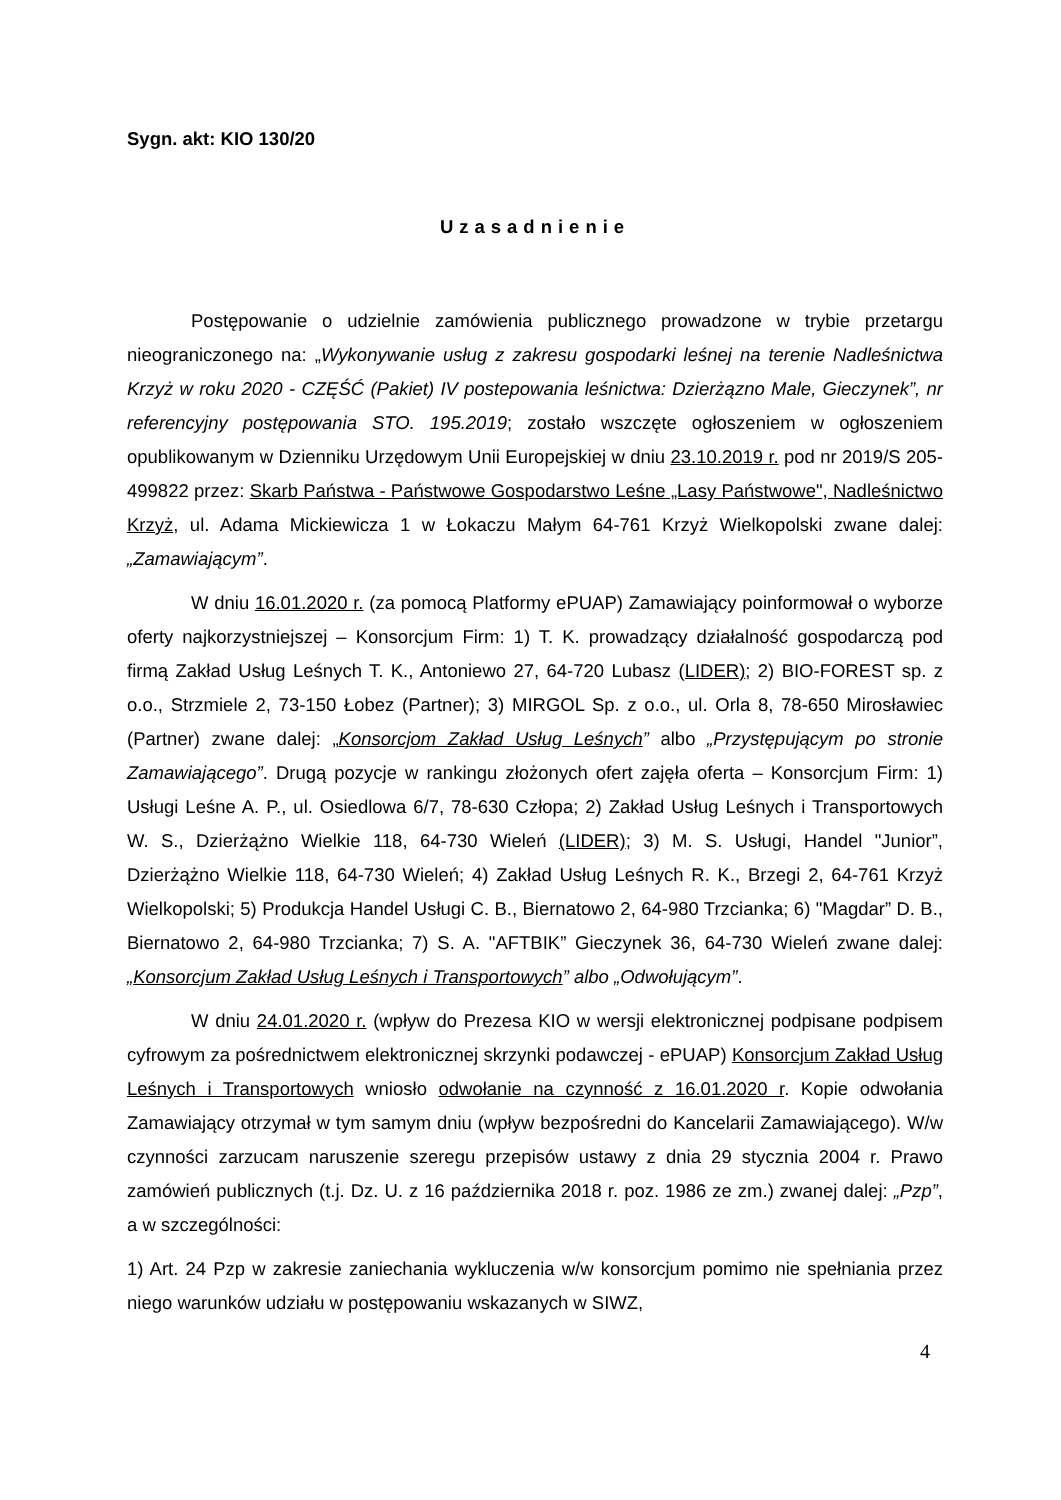Sygn. akt: KIO 130/20
Uzasadnienie
Postępowanie o udzielnie zamówienia publicznego prowadzone w trybie przetargu nieograniczonego na: „Wykonywanie usług z zakresu gospodarki leśnej na terenie Nadleśnictwa Krzyż w roku 2020 - CZĘŚĆ (Pakiet) IV postepowania leśnictwa: Dzierżązno Male, Gieczynek”, nr referencyjny postępowania STO. 195.2019; zostało wszczęte ogłoszeniem w ogłoszeniem opublikowanym w Dzienniku Urzędowym Unii Europejskiej w dniu 23.10.2019 r. pod nr 2019/S 205-499822 przez: Skarb Państwa - Państwowe Gospodarstwo Leśne „Lasy Państwowe", Nadleśnictwo Krzyż, ul. Adama Mickiewicza 1 w Łokaczu Małym 64-761 Krzyż Wielkopolski zwane dalej: „Zamawiającym”.
W dniu 16.01.2020 r. (za pomocą Platformy ePUAP) Zamawiający poinformował o wyborze oferty najkorzystniejszej – Konsorcjum Firm: 1) T. K. prowadzący działalność gospodarczą pod firmą Zakład Usług Leśnych T. K., Antoniewo 27, 64-720 Lubasz (LIDER); 2) BIO-FOREST sp. z o.o., Strzmiele 2, 73-150 Łobez (Partner); 3) MIRGOL Sp. z o.o., ul. Orla 8, 78-650 Mirosławiec (Partner) zwane dalej: „Konsorcjom Zakład Usług Leśnych” albo „Przystępującym po stronie Zamawiającego”. Drugą pozycje w rankingu złożonych ofert zajęła oferta – Konsorcjum Firm: 1) Usługi Leśne A. P., ul. Osiedlowa 6/7, 78-630 Człopa; 2) Zakład Usług Leśnych i Transportowych W. S., Dzierżążno Wielkie 118, 64-730 Wieleń (LIDER); 3) M. S. Usługi, Handel "Junior”, Dzierżążno Wielkie 118, 64-730 Wieleń; 4) Zakład Usług Leśnych R. K., Brzegi 2, 64-761 Krzyż Wielkopolski; 5) Produkcja Handel Usługi C. B., Biernatowo 2, 64-980 Trzcianka; 6) "Magdar” D. B., Biernatowo 2, 64-980 Trzcianka; 7) S. A. "AFTBIK” Gieczynek 36, 64-730 Wieleń zwane dalej: „Konsorcjum Zakład Usług Leśnych i Transportowych” albo „Odwołującym”.
W dniu 24.01.2020 r. (wpływ do Prezesa KIO w wersji elektronicznej podpisane podpisem cyfrowym za pośrednictwem elektronicznej skrzynki podawczej - ePUAP) Konsorcjum Zakład Usług Leśnych i Transportowych wniosło odwołanie na czynność z 16.01.2020 r. Kopie odwołania Zamawiający otrzymał w tym samym dniu (wpływ bezpośredni do Kancelarii Zamawiającego). W/w czynności zarzucam naruszenie szeregu przepisów ustawy z dnia 29 stycznia 2004 r. Prawo zamówień publicznych (t.j. Dz. U. z 16 października 2018 r. poz. 1986 ze zm.) zwanej dalej: „Pzp”, a w szczególności:
1) Art. 24 Pzp w zakresie zaniechania wykluczenia w/w konsorcjum pomimo nie spełniania przez niego warunków udziału w postępowaniu wskazanych w SIWZ,
4